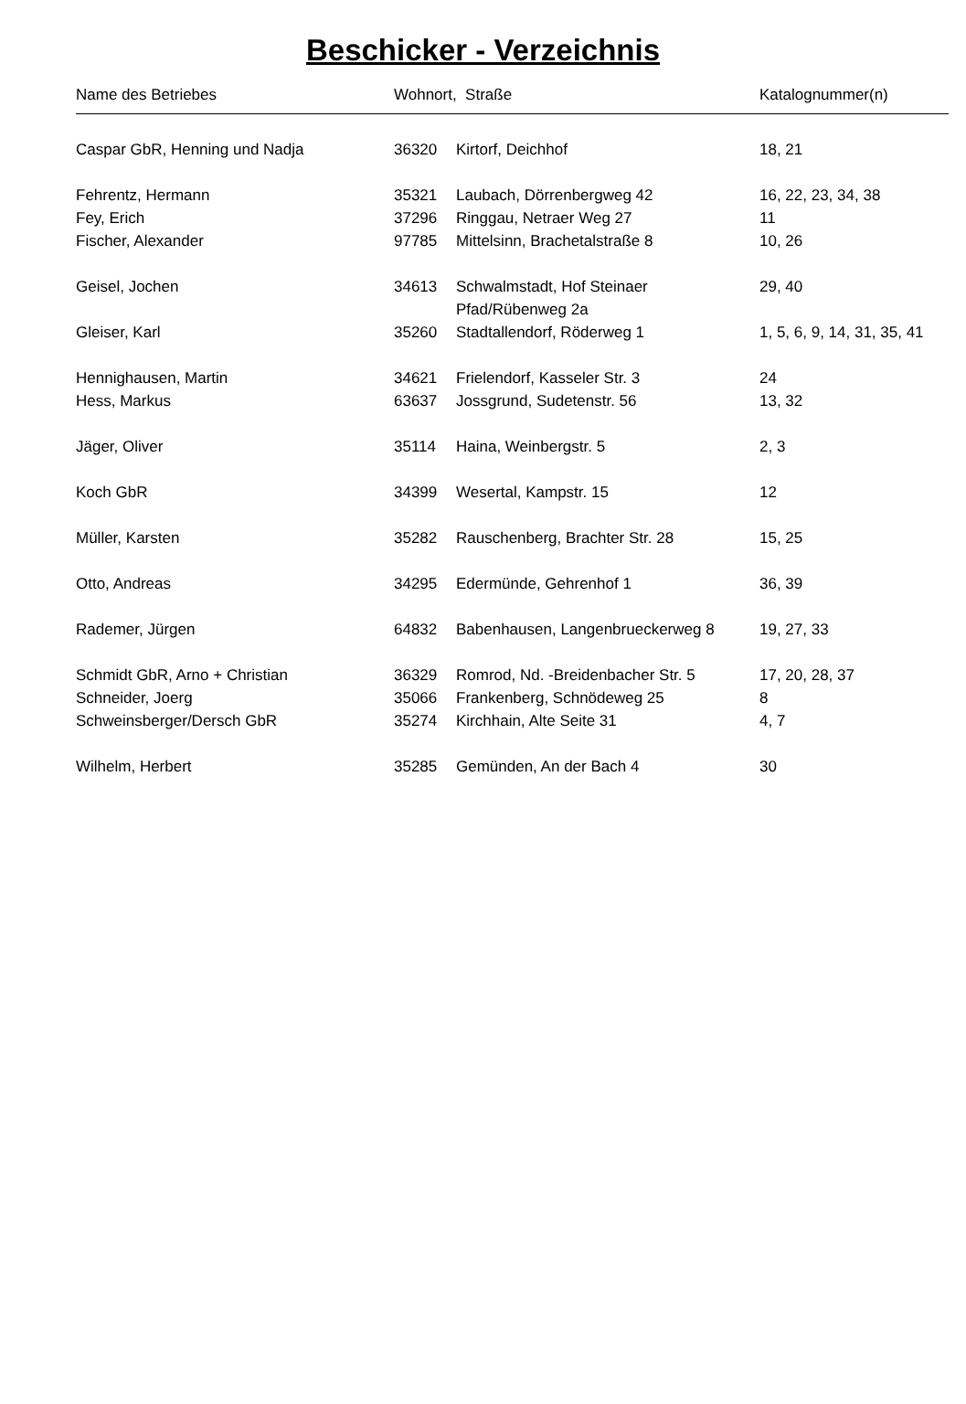Beschicker - Verzeichnis
| Name des Betriebes | Wohnort, Straße | | Katalognummer(n) |
| --- | --- | --- | --- |
| Caspar GbR, Henning und Nadja | 36320 | Kirtorf, Deichhof | 18, 21 |
| Fehrentz, Hermann | 35321 | Laubach, Dörrenbergweg 42 | 16, 22, 23, 34, 38 |
| Fey, Erich | 37296 | Ringgau, Netraer Weg 27 | 11 |
| Fischer, Alexander | 97785 | Mittelsinn, Brachetalstraße 8 | 10, 26 |
| Geisel, Jochen | 34613 | Schwalmstadt, Hof Steinaer Pfad/Rübenweg 2a | 29, 40 |
| Gleiser, Karl | 35260 | Stadtallendorf, Röderweg 1 | 1, 5, 6, 9, 14, 31, 35, 41 |
| Hennighausen, Martin | 34621 | Frielendorf, Kasseler Str. 3 | 24 |
| Hess, Markus | 63637 | Jossgrund, Sudetenstr. 56 | 13, 32 |
| Jäger, Oliver | 35114 | Haina, Weinbergstr. 5 | 2, 3 |
| Koch GbR | 34399 | Wesertal, Kampstr. 15 | 12 |
| Müller, Karsten | 35282 | Rauschenberg, Brachter Str. 28 | 15, 25 |
| Otto, Andreas | 34295 | Edermünde, Gehrenhof 1 | 36, 39 |
| Rademer, Jürgen | 64832 | Babenhausen, Langenbrueckerweg 8 | 19, 27, 33 |
| Schmidt GbR, Arno + Christian | 36329 | Romrod, Nd. -Breidenbacher Str. 5 | 17, 20, 28, 37 |
| Schneider, Joerg | 35066 | Frankenberg, Schnödeweg 25 | 8 |
| Schweinsberger/Dersch GbR | 35274 | Kirchhain, Alte Seite 31 | 4, 7 |
| Wilhelm, Herbert | 35285 | Gemünden, An der Bach 4 | 30 |